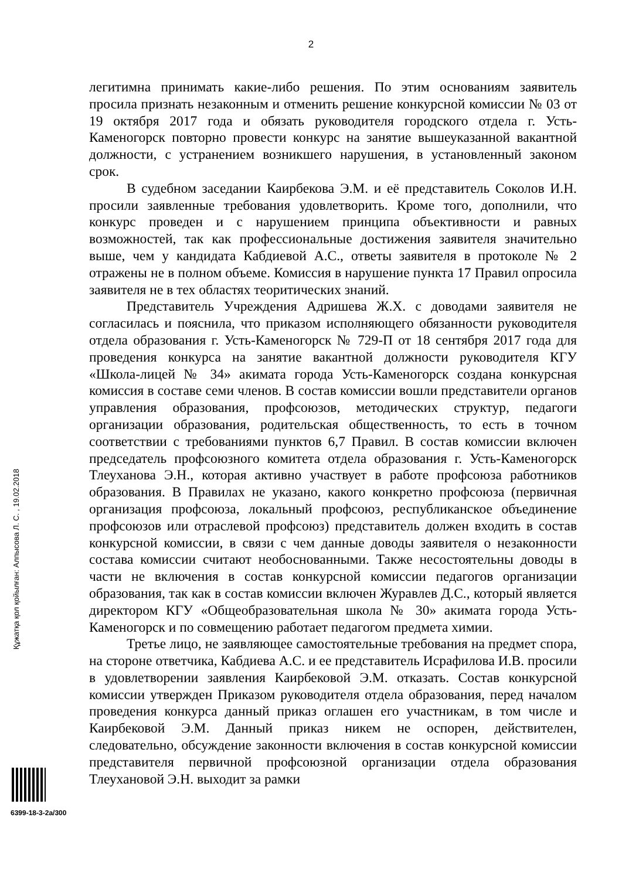2
легитимна принимать какие-либо решения. По этим основаниям заявитель просила признать незаконным и отменить решение конкурсной комиссии № 03 от 19 октября 2017 года и обязать руководителя городского отдела г. Усть-Каменогорск повторно провести конкурс на занятие вышеуказанной вакантной должности, с устранением возникшего нарушения, в установленный законом срок.
В судебном заседании Каирбекова Э.М. и её представитель Соколов И.Н. просили заявленные требования удовлетворить. Кроме того, дополнили, что конкурс проведен и с нарушением принципа объективности и равных возможностей, так как профессиональные достижения заявителя значительно выше, чем у кандидата Кабдиевой А.С., ответы заявителя в протоколе № 2 отражены не в полном объеме. Комиссия в нарушение пункта 17 Правил опросила заявителя не в тех областях теоритических знаний.
Представитель Учреждения Адришева Ж.Х. с доводами заявителя не согласилась и пояснила, что приказом исполняющего обязанности руководителя отдела образования г. Усть-Каменогорск № 729-П от 18 сентября 2017 года для проведения конкурса на занятие вакантной должности руководителя КГУ «Школа-лицей № 34» акимата города Усть-Каменогорск создана конкурсная комиссия в составе семи членов. В состав комиссии вошли представители органов управления образования, профсоюзов, методических структур, педагоги организации образования, родительская общественность, то есть в точном соответствии с требованиями пунктов 6,7 Правил. В состав комиссии включен председатель профсоюзного комитета отдела образования г. Усть-Каменогорск Тлеуханова Э.Н., которая активно участвует в работе профсоюза работников образования. В Правилах не указано, какого конкретно профсоюза (первичная организация профсоюза, локальный профсоюз, республиканское объединение профсоюзов или отраслевой профсоюз) представитель должен входить в состав конкурсной комиссии, в связи с чем данные доводы заявителя о незаконности состава комиссии считают необоснованными. Также несостоятельны доводы в части не включения в состав конкурсной комиссии педагогов организации образования, так как в состав комиссии включен Журавлев Д.С., который является директором КГУ «Общеобразовательная школа № 30» акимата города Усть-Каменогорск и по совмещению работает педагогом предмета химии.
Третье лицо, не заявляющее самостоятельные требования на предмет спора, на стороне ответчика, Кабдиева А.С. и ее представитель Исрафилова И.В. просили в удовлетворении заявления Каирбековой Э.М. отказать. Состав конкурсной комиссии утвержден Приказом руководителя отдела образования, перед началом проведения конкурса данный приказ оглашен его участникам, в том числе и Каирбековой Э.М. Данный приказ никем не оспорен, действителен, следовательно, обсуждение законности включения в состав конкурсной комиссии представителя первичной профсоюзной организации отдела образования Тлеухановой Э.Н. выходит за рамки
Құжатқа қол қойылған: Алпысова Л. С. , 19.02.2018
6399-18-3-2а/300